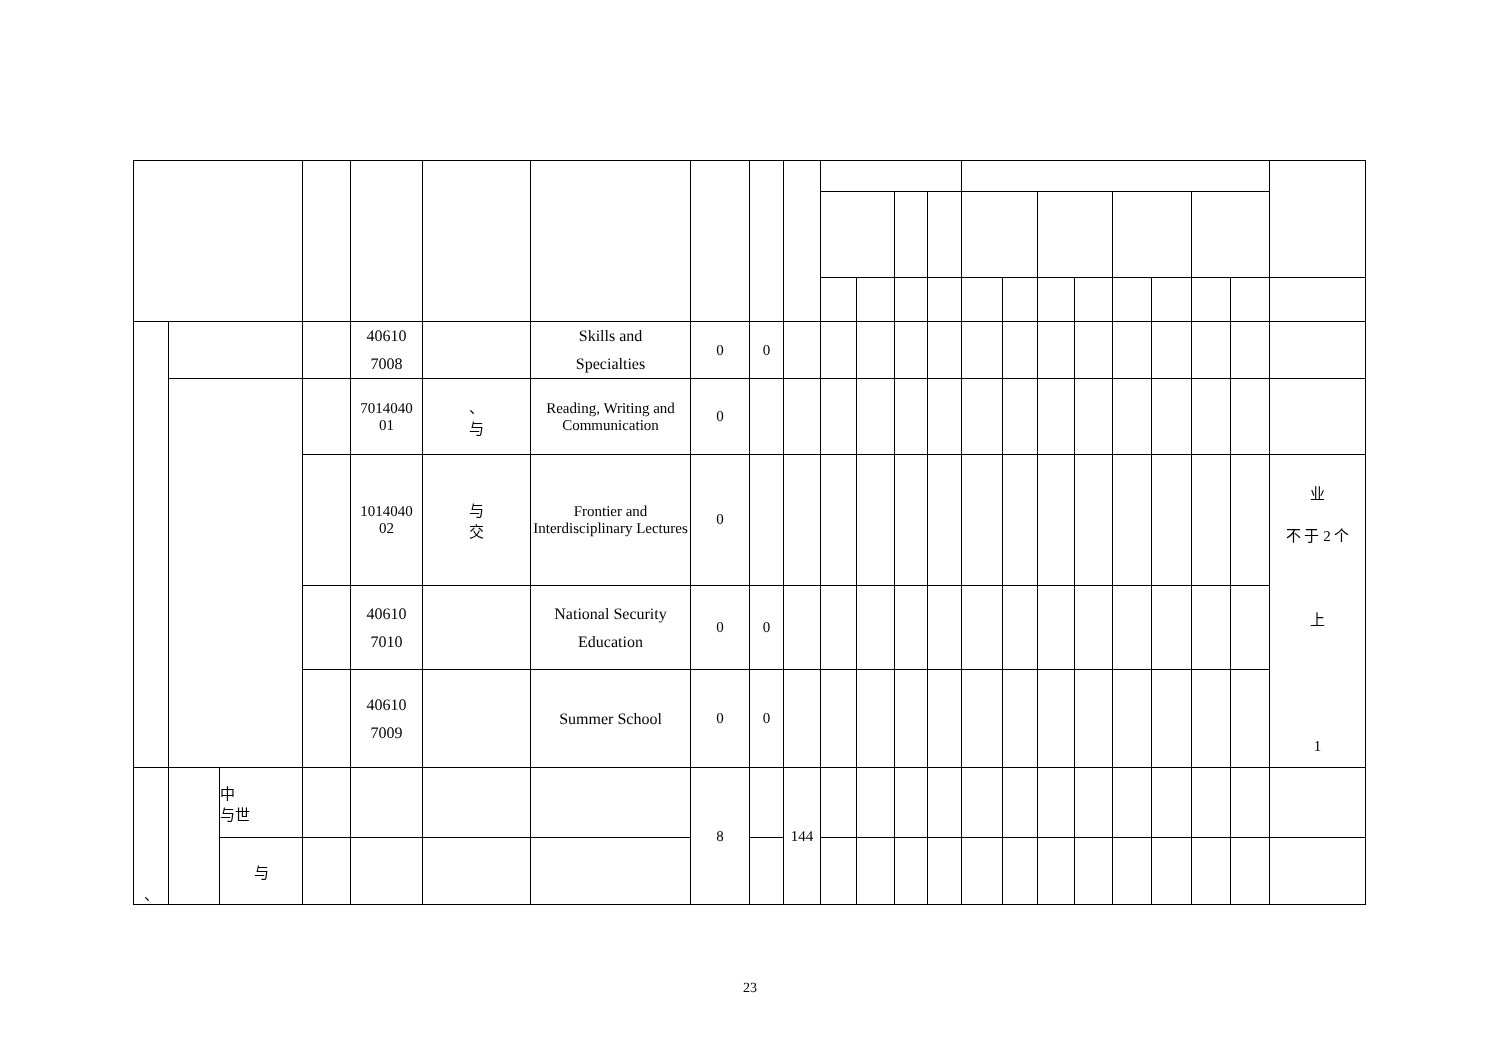| | | | | 40610 7008 | | Skills and Specialties | 0 | 0 | | | | | | | | | | | | | | |
| | | | | 7014040 01 | 、 与 | Reading, Writing and Communication | 0 | | | | | | | | | | | | | | | |
| | | | | 1014040 02 | 与 交 | Frontier and Interdisciplinary Lectures | 0 | | | | | | | | | | | | | | | 业 不 于 2 个 上 1 |
| | | | | 40610 7010 | | National Security Education | 0 | 0 | | | | | | | | | | | | | | |
| | | | | 40610 7009 | | Summer School | 0 | 0 | | | | | | | | | | | | | | |
| 、 | | 中 与世 | | | | | 8 | | 144 | | | | | | | | | | | | | |
| | | 与 | | | | | | | | | | | | | | | | | | | | |
23